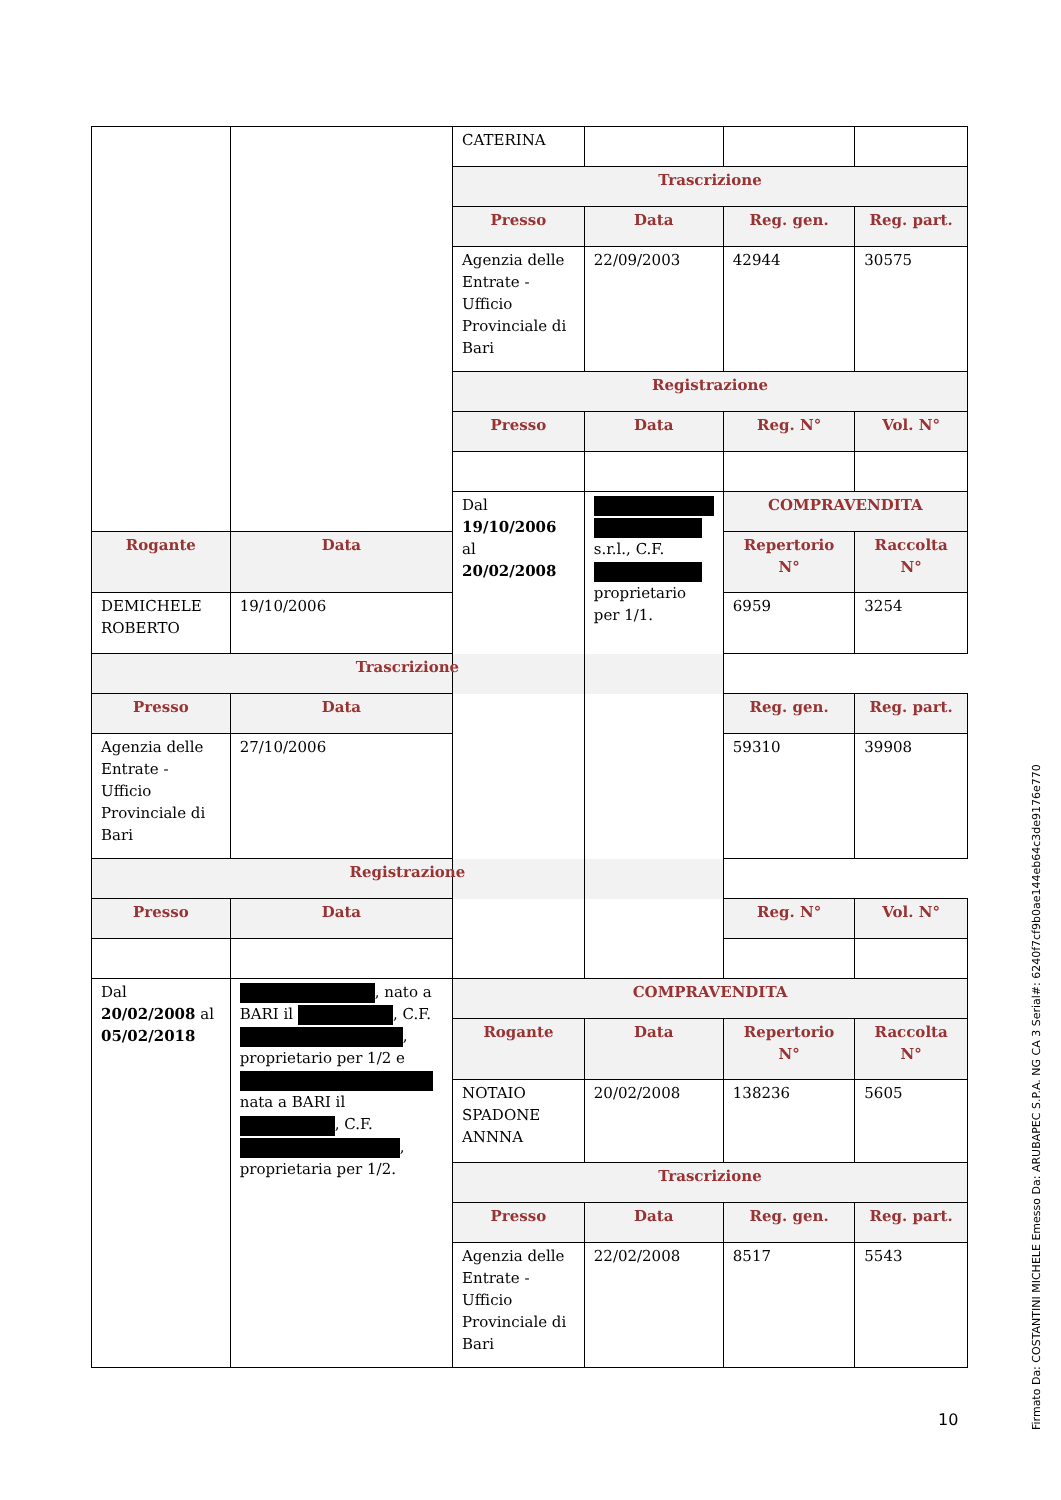| | | CATERINA | | | |
| | | Trascrizione | | | |
| | | Presso | Data | Reg. gen. | Reg. part. |
| | | Agenzia delle Entrate - Ufficio Provinciale di Bari | 22/09/2003 | 42944 | 30575 |
| | | Registrazione | | | |
| | | Presso | Data | Reg. N° | Vol. N° |
| | | Dal 19/10/2006 al 20/02/2008 | s.r.l., C.F. proprietario per 1/1. | COMPRAVENDITA | |
| Rogante | Data | | | Repertorio N° | Raccolta N° |
| DEMICHELE ROBERTO | 19/10/2006 | | | 6959 | 3254 |
| Trascrizione | | | | | |
| Presso | Data | | | Reg. gen. | Reg. part. |
| Agenzia delle Entrate - Ufficio Provinciale di Bari | 27/10/2006 | | | 59310 | 39908 |
| Registrazione | | | | | |
| Presso | Data | | | Reg. N° | Vol. N° |
| Dal 20/02/2008 al 05/02/2018 | , nato a BARI il , C.F. , proprietario per 1/2 e nata a BARI il , C.F. , proprietaria per 1/2. | COMPRAVENDITA | | | |
| | | Rogante | Data | Repertorio N° | Raccolta N° |
| | | NOTAIO SPADONE ANNNA | 20/02/2008 | 138236 | 5605 |
| | | Trascrizione | | | |
| | | Presso | Data | Reg. gen. | Reg. part. |
| | | Agenzia delle Entrate - Ufficio Provinciale di Bari | 22/02/2008 | 8517 | 5543 |
10
Firmato Da: COSTANTINI MICHELE Emesso Da: ARUBAPEC S.P.A. NG CA 3 Serial#: 6240f7cf9b0ae144eb64c3de9176e770